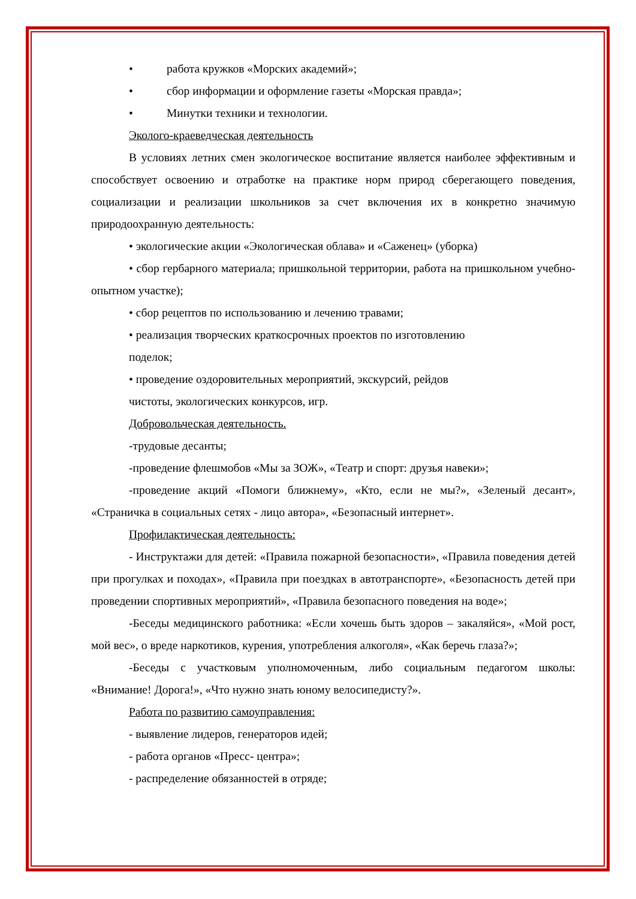• работа кружков «Морских академий»;
• сбор информации и оформление газеты «Морская правда»;
• Минутки техники и технологии.
Эколого-краеведческая деятельность
В условиях летних смен экологическое воспитание является наиболее эффективным и способствует освоению и отработке на практике норм природ сберегающего поведения, социализации и реализации школьников за счет включения их в конкретно значимую природоохранную деятельность:
• экологические акции «Экологическая облава» и «Саженец» (уборка)
• сбор гербарного материала; пришкольной территории, работа на пришкольном учебно-опытном участке);
• сбор рецептов по использованию и лечению травами;
• реализация творческих краткосрочных проектов по изготовлению
поделок;
• проведение оздоровительных мероприятий, экскурсий, рейдов
чистоты, экологических конкурсов, игр.
Добровольческая деятельность.
-трудовые десанты;
-проведение флешмобов «Мы за ЗОЖ», «Театр и спорт: друзья навеки»;
-проведение акций «Помоги ближнему», «Кто, если не мы?», «Зеленый десант», «Страничка в социальных сетях - лицо автора», «Безопасный интернет».
Профилактическая деятельность:
- Инструктажи для детей: «Правила пожарной безопасности», «Правила поведения детей при прогулках и походах», «Правила при поездках в автотранспорте», «Безопасность детей при проведении спортивных мероприятий», «Правила безопасного поведения на воде»;
-Беседы медицинского работника: «Если хочешь быть здоров – закаляйся», «Мой рост, мой вес», о вреде наркотиков, курения, употребления алкоголя», «Как беречь глаза?»;
-Беседы с участковым уполномоченным, либо социальным педагогом школы: «Внимание! Дорога!», «Что нужно знать юному велосипедисту?».
Работа по развитию самоуправления:
- выявление лидеров, генераторов идей;
- работа органов «Пресс- центра»;
- распределение обязанностей в отряде;